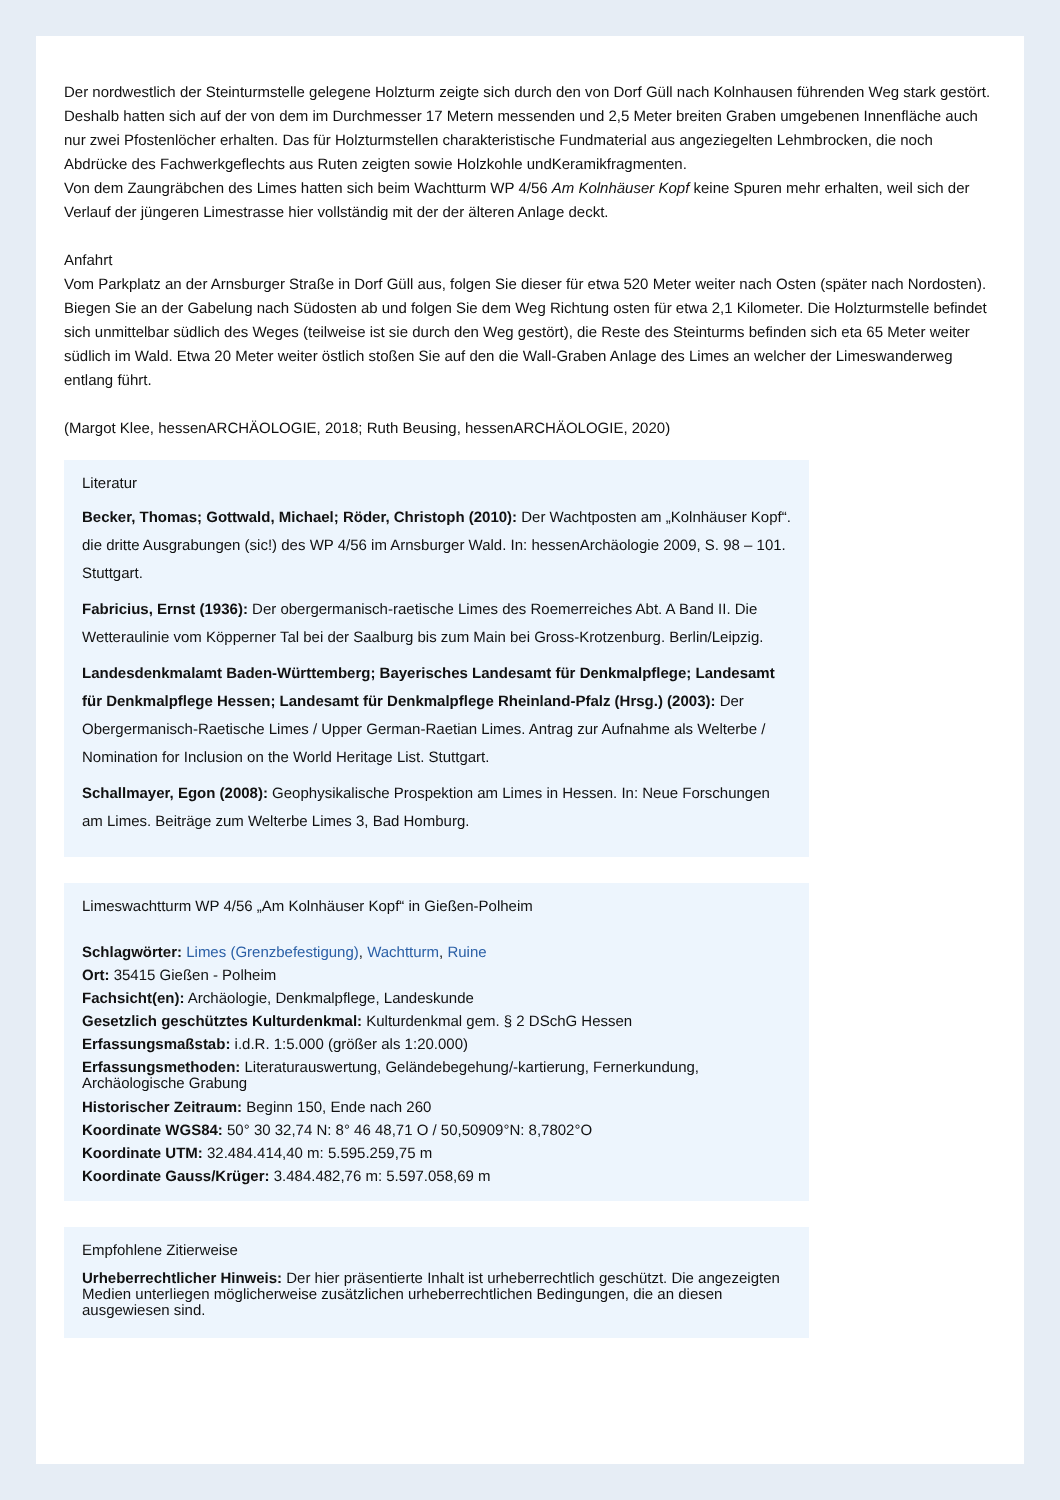Der nordwestlich der Steinturmstelle gelegene Holzturm zeigte sich durch den von Dorf Güll nach Kolnhausen führenden Weg stark gestört. Deshalb hatten sich auf der von dem im Durchmesser 17 Metern messenden und 2,5 Meter breiten Graben umgebenen Innenfläche auch nur zwei Pfostenlöcher erhalten. Das für Holzturmstellen charakteristische Fundmaterial aus angeziegelten Lehmbrocken, die noch Abdrücke des Fachwerkgeflechts aus Ruten zeigten sowie Holzkohle undKeramikfragmenten.
Von dem Zaungräbchen des Limes hatten sich beim Wachtturm WP 4/56 Am Kolnhäuser Kopf keine Spuren mehr erhalten, weil sich der Verlauf der jüngeren Limestrasse hier vollständig mit der der älteren Anlage deckt.
Anfahrt
Vom Parkplatz an der Arnsburger Straße in Dorf Güll aus, folgen Sie dieser für etwa 520 Meter weiter nach Osten (später nach Nordosten). Biegen Sie an der Gabelung nach Südosten ab und folgen Sie dem Weg Richtung osten für etwa 2,1 Kilometer. Die Holzturmstelle befindet sich unmittelbar südlich des Weges (teilweise ist sie durch den Weg gestört), die Reste des Steinturms befinden sich eta 65 Meter weiter südlich im Wald. Etwa 20 Meter weiter östlich stoßen Sie auf den die Wall-Graben Anlage des Limes an welcher der Limeswanderweg entlang führt.
(Margot Klee, hessenARCHÄOLOGIE, 2018; Ruth Beusing, hessenARCHÄOLOGIE, 2020)
Literatur
Becker, Thomas; Gottwald, Michael; Röder, Christoph (2010): Der Wachtposten am „Kolnhäuser Kopf“. die dritte Ausgrabungen (sic!) des WP 4/56 im Arnsburger Wald. In: hessenArchäologie 2009, S. 98 – 101. Stuttgart.
Fabricius, Ernst (1936): Der obergermanisch-raetische Limes des Roemerreiches Abt. A Band II. Die Wetteraulinie vom Köpperner Tal bei der Saalburg bis zum Main bei Gross-Krotzenburg. Berlin/Leipzig.
Landesdenkmalamt Baden-Württemberg; Bayerisches Landesamt für Denkmalpflege; Landesamt für Denkmalpflege Hessen; Landesamt für Denkmalpflege Rheinland-Pfalz (Hrsg.) (2003): Der Obergermanisch-Raetische Limes / Upper German-Raetian Limes. Antrag zur Aufnahme als Welterbe / Nomination for Inclusion on the World Heritage List. Stuttgart.
Schallmayer, Egon (2008): Geophysikalische Prospektion am Limes in Hessen. In: Neue Forschungen am Limes. Beiträge zum Welterbe Limes 3, Bad Homburg.
Limeswachtturm WP 4/56 „Am Kolnhäuser Kopf“ in Gießen-Polheim
Schlagwörter: Limes (Grenzbefestigung), Wachtturm, Ruine
Ort: 35415 Gießen - Polheim
Fachsicht(en): Archäologie, Denkmalpflege, Landeskunde
Gesetzlich geschütztes Kulturdenkmal: Kulturdenkmal gem. § 2 DSchG Hessen
Erfassungsmaßstab: i.d.R. 1:5.000 (größer als 1:20.000)
Erfassungsmethoden: Literaturauswertung, Geländebegehung/-kartierung, Fernerkundung, Archäologische Grabung
Historischer Zeitraum: Beginn 150, Ende nach 260
Koordinate WGS84: 50° 30 32,74 N: 8° 46 48,71 O / 50,50909°N: 8,7802°O
Koordinate UTM: 32.484.414,40 m: 5.595.259,75 m
Koordinate Gauss/Krüger: 3.484.482,76 m: 5.597.058,69 m
Empfohlene Zitierweise
Urheberrechtlicher Hinweis: Der hier präsentierte Inhalt ist urheberrechtlich geschützt. Die angezeigten Medien unterliegen möglicherweise zusätzlichen urheberrechtlichen Bedingungen, die an diesen ausgewiesen sind.